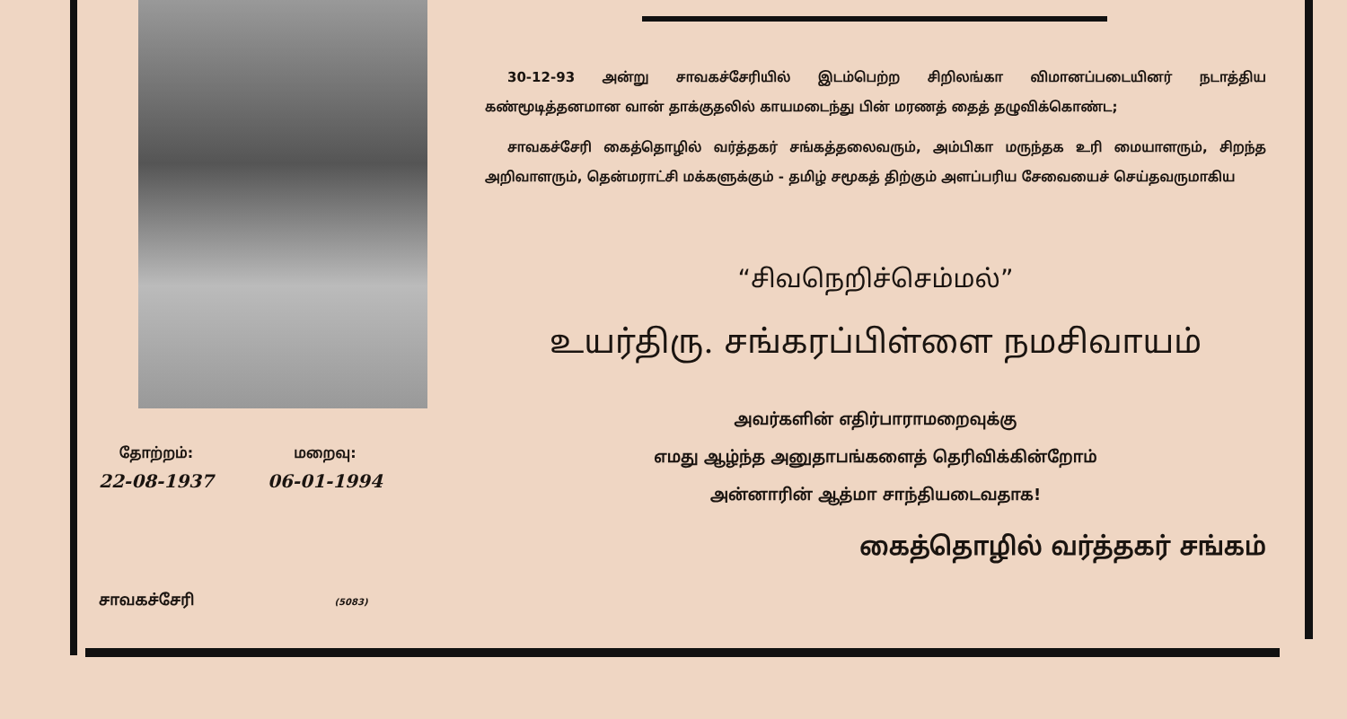தோற்றம்:
22-08-1937
மறைவு:
06-01-1994
சாவகச்சேரி (5083)
30-12-93 அன்று சாவகச்சேரியில் இடம்பெற்ற சிறிலங்கா விமானப்படையினர் நடாத்திய கண்மூடித்தனமான வான் தாக்குதலில் காயமடைந்து பின் மரணத் தைத் தழுவிக்கொண்ட;
சாவகச்சேரி கைத்தொழில் வர்த்தகர் சங்கத்தலைவரும், அம்பிகா மருந்தக உரி மையாளரும், சிறந்த அறிவாளரும், தென்மராட்சி மக்களுக்கும் - தமிழ் சமூகத் திற்கும் அளப்பரிய சேவையைச் செய்தவருமாகிய
“சிவநெறிச்செம்மல்”
உயர்திரு. சங்கரப்பிள்ளை நமசிவாயம்
அவர்களின் எதிர்பாராமறைவுக்கு
எமது ஆழ்ந்த அனுதாபங்களைத் தெரிவிக்கின்றோம்
அன்னாரின் ஆத்மா சாந்தியடைவதாக!
கைத்தொழில் வர்த்தகர் சங்கம்